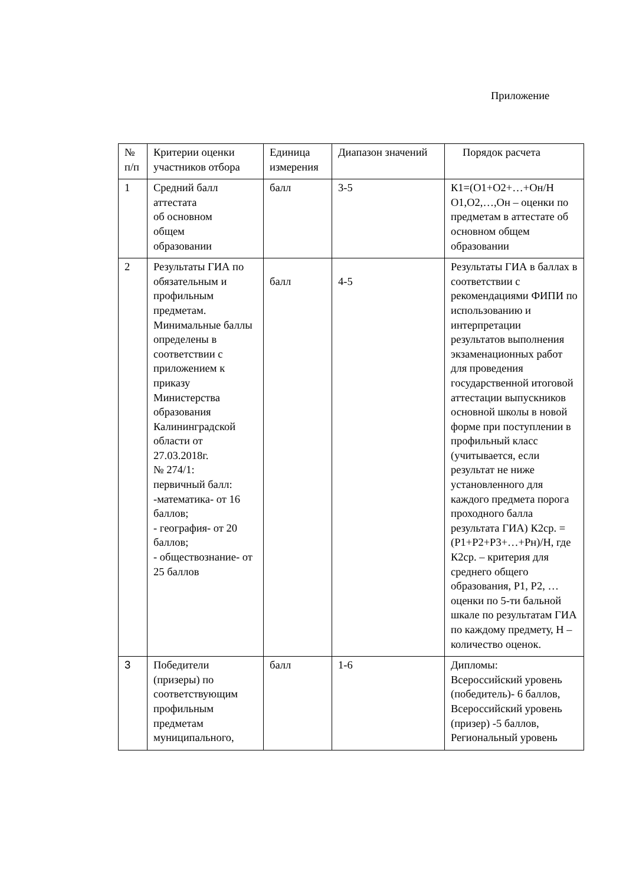Приложение
| № п/п | Критерии оценки участников отбора | Единица измерения | Диапазон значений | Порядок расчета |
| 1 | Средний балл аттестата об основном общем образовании | балл | 3-5 | К1=(О1+О2+…+Он/Н О1,О2,…,Он – оценки по предметам в аттестате об основном общем образовании |
| 2 | Результаты ГИА по обязательным и профильным предметам. Минимальные баллы определены в соответствии с приложением к приказу Министерства образования Калининградской области от 27.03.2018г. № 274/1: первичный балл: -математика- от 16 баллов; - география- от 20 баллов; - обществознание- от 25 баллов | балл | 4-5 | Результаты ГИА в баллах в соответствии с рекомендациями ФИПИ по использованию и интерпретации результатов выполнения экзаменационных работ для проведения государственной итоговой аттестации выпускников основной школы в новой форме при поступлении в профильный класс (учитывается, если результат не ниже установленного для каждого предмета порога проходного балла результата ГИА) К2ср. = (Р1+Р2+Р3+…+Рн)/Н, где К2ср. – критерия для среднего общего образования, Р1, Р2, …оценки по 5-ти бальной шкале по результатам ГИА по каждому предмету, Н – количество оценок. |
| 3 | Победители (призеры) по соответствующим профильным предметам муниципального, | балл | 1-6 | Дипломы: Всероссийский уровень (победитель)- 6 баллов, Всероссийский уровень (призер) -5 баллов, Региональный уровень |